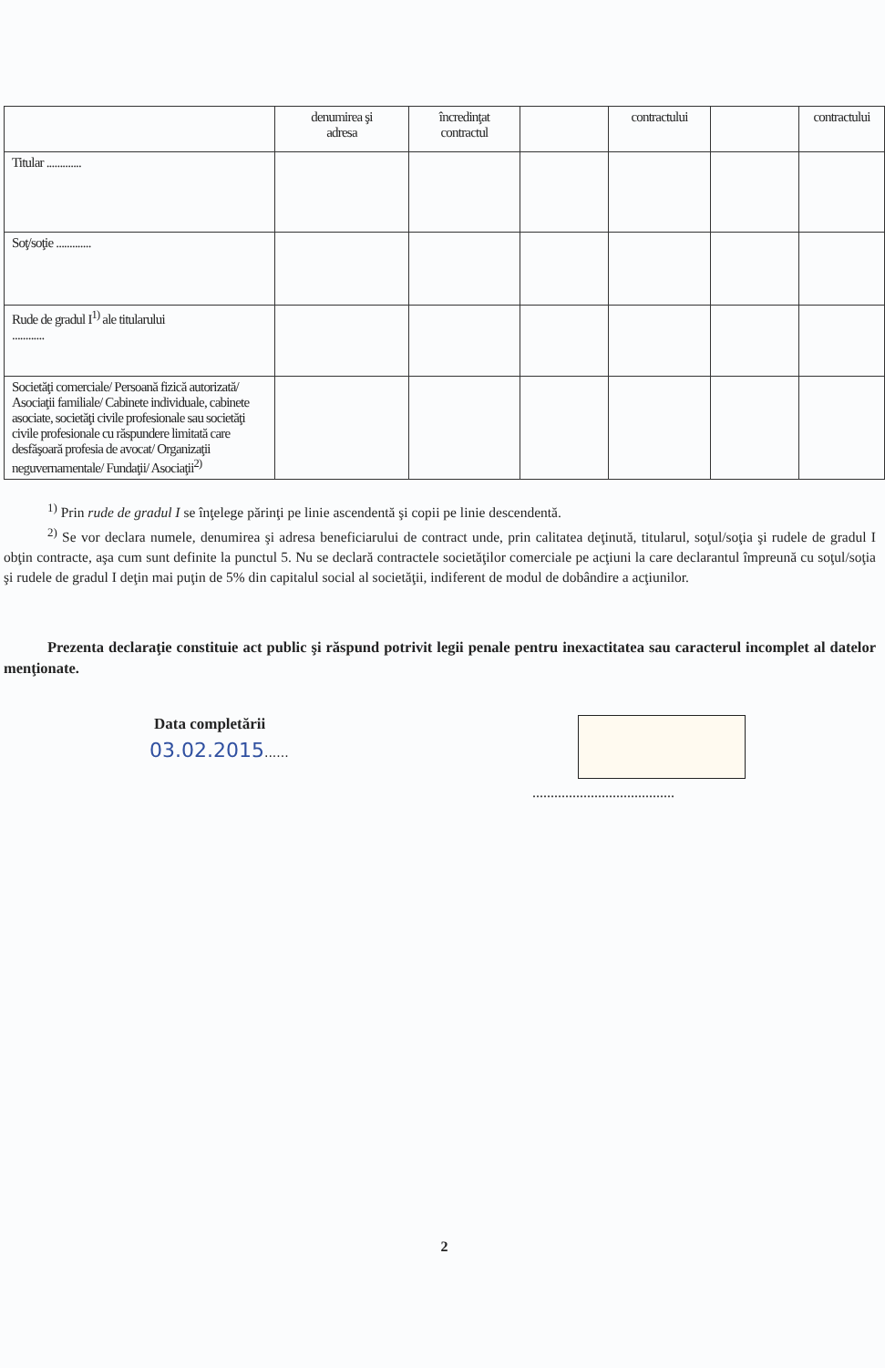| | denumirea şi adresa | încredinţat contractul | | contractului | | contractului |
| Titular ............. | | | | | | |
| Soţ/soţie ............. | | | | | | |
| Rude de gradul I<sup>1)</sup> ale titularului ............ | | | | | | |
| Societăţi comerciale/ Persoană fizică autorizată/ Asociaţii familiale/ Cabinete individuale, cabinete asociate, societăţi civile profesionale sau societăţi civile profesionale cu răspundere limitată care desfăşoară profesia de avocat/ Organizaţii neguvernamentale/ Fundaţii/ Asociaţii<sup>2)</sup> | | | | | | |
<sup>1)</sup> Prin rude de gradul I se înţelege părinţi pe linie ascendentă şi copii pe linie descendentă.
<sup>2)</sup> Se vor declara numele, denumirea şi adresa beneficiarului de contract unde, prin calitatea deţinută, titularul, soţul/soţia şi rudele de gradul I obţin contracte, aşa cum sunt definite la punctul 5. Nu se declară contractele societăţilor comerciale pe acţiuni la care declarantul împreună cu soţul/soţia şi rudele de gradul I deţin mai puţin de 5% din capitalul social al societăţii, indiferent de modul de dobândire a acţiunilor.
Prezenta declaraţie constituie act public şi răspund potrivit legii penale pentru inexactitatea sau caracterul incomplet al datelor menţionate.
Data completării
03.02.2015......
.......................................
2